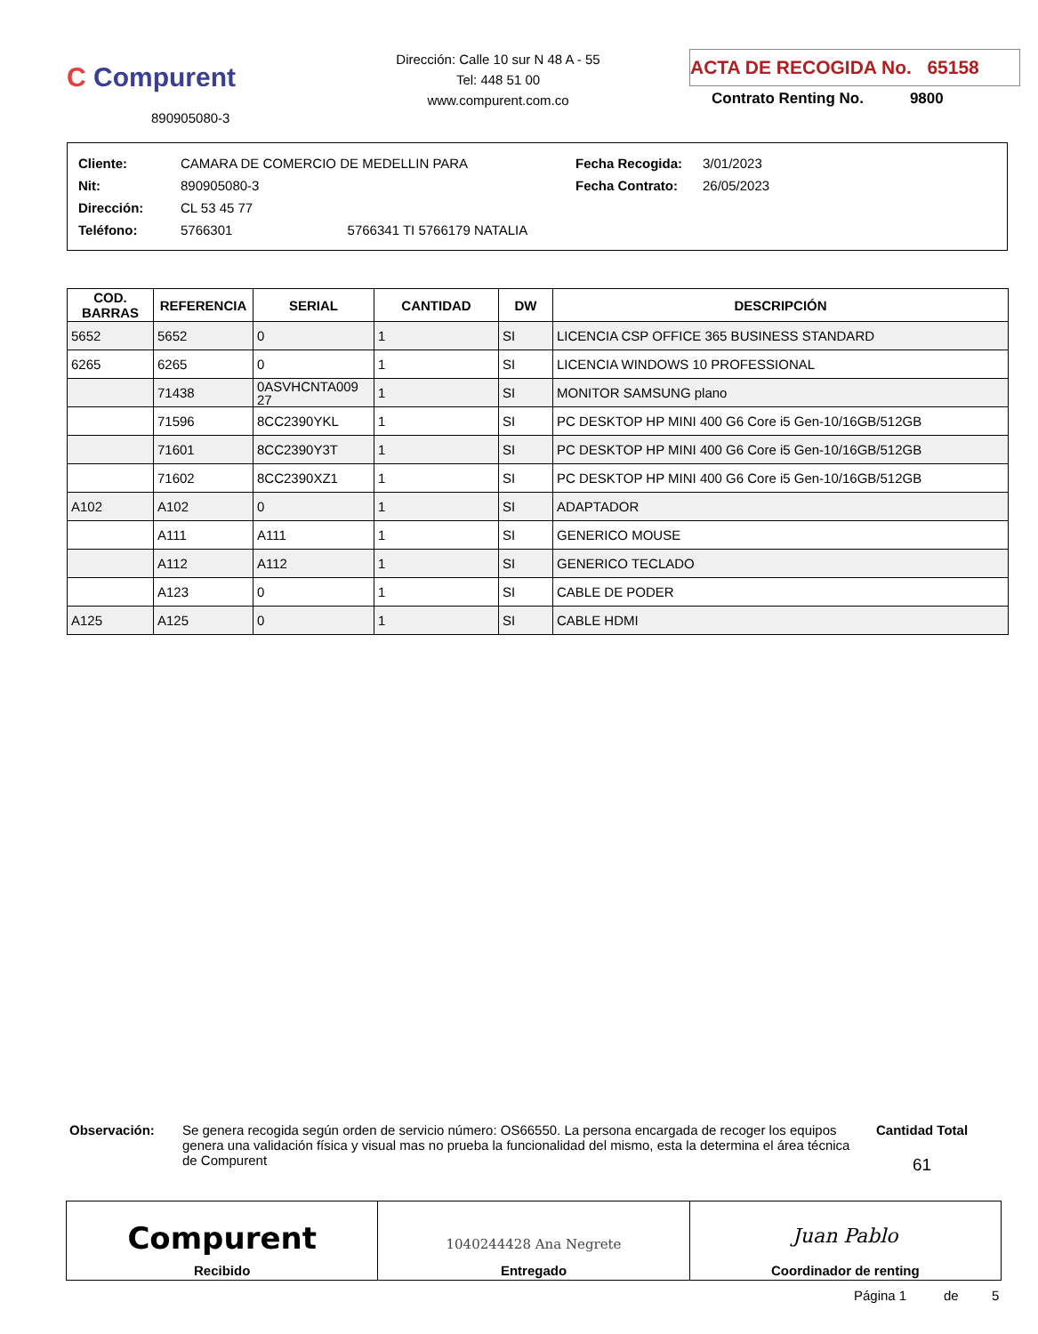C Compurent
890905080-3
Dirección: Calle 10 sur N 48 A - 55
Tel: 448 51 00
www.compurent.com.co
ACTA DE RECOGIDA No. 65158
Contrato Renting No. 9800
| Cliente: | CAMARA DE COMERCIO DE MEDELLIN PARA | Fecha Recogida: | 3/01/2023 |
| Nit: | 890905080-3 | Fecha Contrato: | 26/05/2023 |
| Dirección: | CL 53 45 77 | | |
| Teléfono: | 5766301 5766341 TI 5766179 NATALIA | | |
| COD. BARRAS | REFERENCIA | SERIAL | CANTIDAD | DW | DESCRIPCIÓN |
| --- | --- | --- | --- | --- | --- |
| 5652 | 5652 | 0 | 1 | SI | LICENCIA CSP OFFICE 365 BUSINESS STANDARD |
| 6265 | 6265 | 0 | 1 | SI | LICENCIA WINDOWS 10 PROFESSIONAL |
| | 71438 | 0ASVHCNTA009 27 | 1 | SI | MONITOR SAMSUNG plano |
| | 71596 | 8CC2390YKL | 1 | SI | PC DESKTOP HP MINI 400 G6 Core i5 Gen-10/16GB/512GB |
| | 71601 | 8CC2390Y3T | 1 | SI | PC DESKTOP HP MINI 400 G6 Core i5 Gen-10/16GB/512GB |
| | 71602 | 8CC2390XZ1 | 1 | SI | PC DESKTOP HP MINI 400 G6 Core i5 Gen-10/16GB/512GB |
| A102 | A102 | 0 | 1 | SI | ADAPTADOR |
| | A111 | A111 | 1 | SI | GENERICO MOUSE |
| | A112 | A112 | 1 | SI | GENERICO TECLADO |
| | A123 | 0 | 1 | SI | CABLE DE PODER |
| A125 | A125 | 0 | 1 | SI | CABLE HDMI |
Observación:
Se genera recogida según orden de servicio número: OS66550. La persona encargada de recoger los equipos genera una validación física y visual mas no prueba la funcionalidad del mismo, esta la determina el área técnica de Compurent
Cantidad Total
61
Compurent
Recibido
1040244428 Ana Negrete
Entregado
Juan Pablo
Coordinador de renting
Página 1 de 5